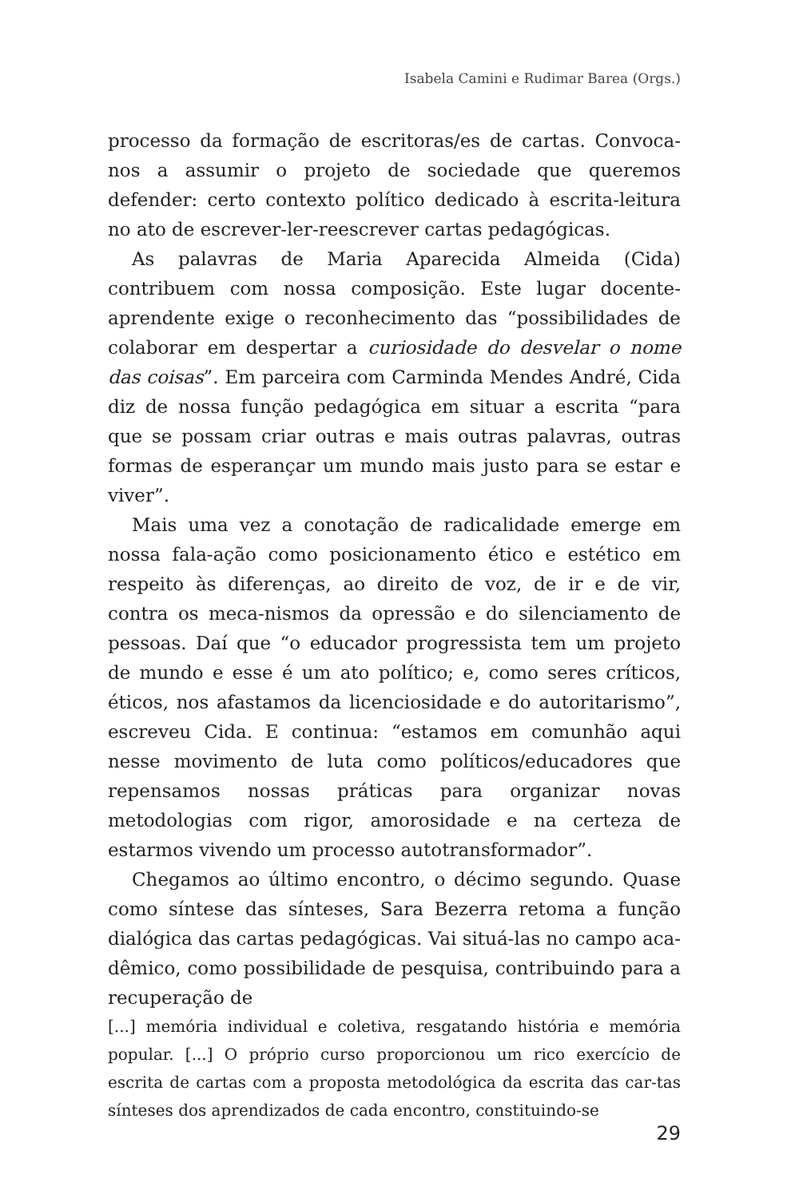Isabela Camini e Rudimar Barea (Orgs.)
processo da formação de escritoras/es de cartas. Convoca-nos a assumir o projeto de sociedade que queremos defender: certo contexto político dedicado à escrita-leitura no ato de escrever-ler-reescrever cartas pedagógicas.
As palavras de Maria Aparecida Almeida (Cida) contribuem com nossa composição. Este lugar docente-aprendente exige o reconhecimento das “possibilidades de colaborar em despertar a curiosidade do desvelar o nome das coisas”. Em parceira com Carminda Mendes André, Cida diz de nossa função pedagógica em situar a escrita “para que se possam criar outras e mais outras palavras, outras formas de esperançar um mundo mais justo para se estar e viver”.
Mais uma vez a conotação de radicalidade emerge em nossa fala-ação como posicionamento ético e estético em respeito às diferenças, ao direito de voz, de ir e de vir, contra os meca-nismos da opressão e do silenciamento de pessoas. Daí que “o educador progressista tem um projeto de mundo e esse é um ato político; e, como seres críticos, éticos, nos afastamos da licenciosidade e do autoritarismo”, escreveu Cida. E continua: “estamos em comunhão aqui nesse movimento de luta como políticos/educadores que repensamos nossas práticas para organizar novas metodologias com rigor, amorosidade e na certeza de estarmos vivendo um processo autotransformador”.
Chegamos ao último encontro, o décimo segundo. Quase como síntese das sínteses, Sara Bezerra retoma a função dialógica das cartas pedagógicas. Vai situá-las no campo aca-dêmico, como possibilidade de pesquisa, contribuindo para a recuperação de
[...] memória individual e coletiva, resgatando história e memória popular. [...] O próprio curso proporcionou um rico exercício de escrita de cartas com a proposta metodológica da escrita das car-tas sínteses dos aprendizados de cada encontro, constituindo-se
29